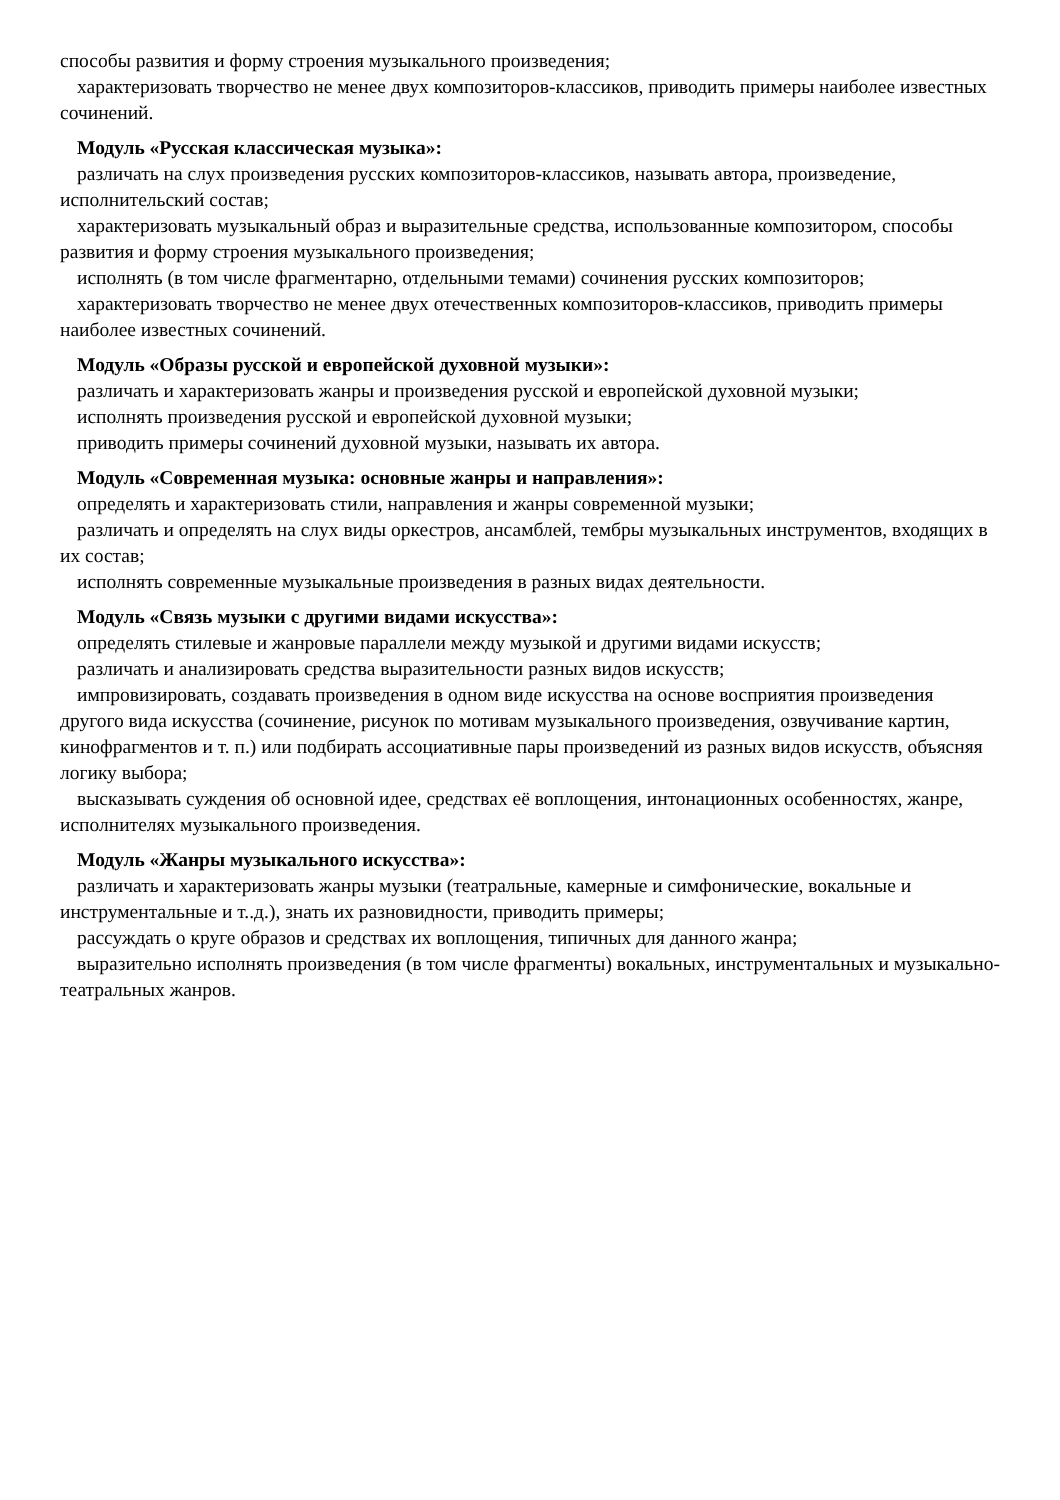способы развития и форму строения музыкального произведения;
характеризовать творчество не менее двух композиторов-классиков, приводить примеры наиболее известных сочинений.
Модуль «Русская классическая музыка»:
различать на слух произведения русских композиторов-классиков, называть автора, произведение, исполнительский состав;
характеризовать музыкальный образ и выразительные средства, использованные композитором, способы развития и форму строения музыкального произведения;
исполнять (в том числе фрагментарно, отдельными темами) сочинения русских композиторов;
характеризовать творчество не менее двух отечественных композиторов-классиков, приводить примеры наиболее известных сочинений.
Модуль «Образы русской и европейской духовной музыки»:
различать и характеризовать жанры и произведения русской и европейской духовной музыки;
исполнять произведения русской и европейской духовной музыки;
приводить примеры сочинений духовной музыки, называть их автора.
Модуль «Современная музыка: основные жанры и направления»:
определять и характеризовать стили, направления и жанры современной музыки;
различать и определять на слух виды оркестров, ансамблей, тембры музыкальных инструментов, входящих в их состав;
исполнять современные музыкальные произведения в разных видах деятельности.
Модуль «Связь музыки с другими видами искусства»:
определять стилевые и жанровые параллели между музыкой и другими видами искусств;
различать и анализировать средства выразительности разных видов искусств;
импровизировать, создавать произведения в одном виде искусства на основе восприятия произведения другого вида искусства (сочинение, рисунок по мотивам музыкального произведения, озвучивание картин, кинофрагментов и т. п.) или подбирать ассоциативные пары произведений из разных видов искусств, объясняя логику выбора;
высказывать суждения об основной идее, средствах её воплощения, интонационных особенностях, жанре, исполнителях музыкального произведения.
Модуль «Жанры музыкального искусства»:
различать и характеризовать жанры музыки (театральные, камерные и симфонические, вокальные и инструментальные и т..д.), знать их разновидности, приводить примеры;
рассуждать о круге образов и средствах их воплощения, типичных для данного жанра;
выразительно исполнять произведения (в том числе фрагменты) вокальных, инструментальных и музыкально-театральных жанров.